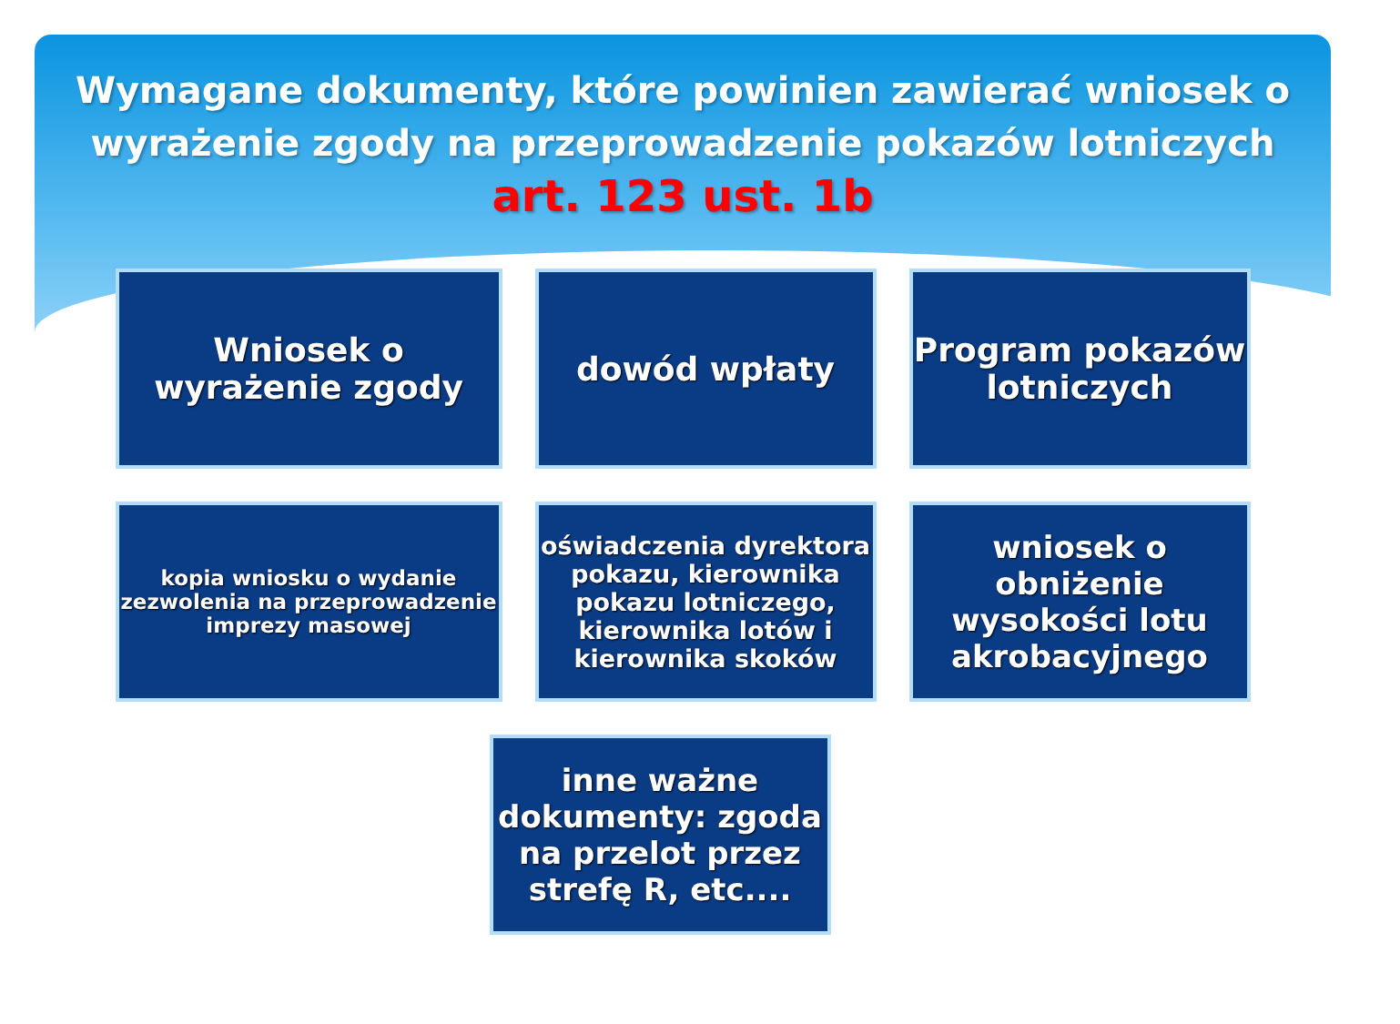Wymagane dokumenty, które powinien zawierać wniosek o
wyrażenie zgody na przeprowadzenie pokazów lotniczych
art. 123 ust. 1b
Wniosek o wyrażenie zgody
dowód wpłaty Program pokazów lotniczych
kopia wniosku o wydanie zezwolenia na przeprowadzenie imprezy masowej
oświadczenia dyrektora pokazu, kierownika pokazu lotniczego, kierownika lotów i kierownika skoków
wniosek o obniżenie wysokości lotu akrobacyjnego
inne ważne dokumenty: zgoda na przelot przez strefę R, etc....